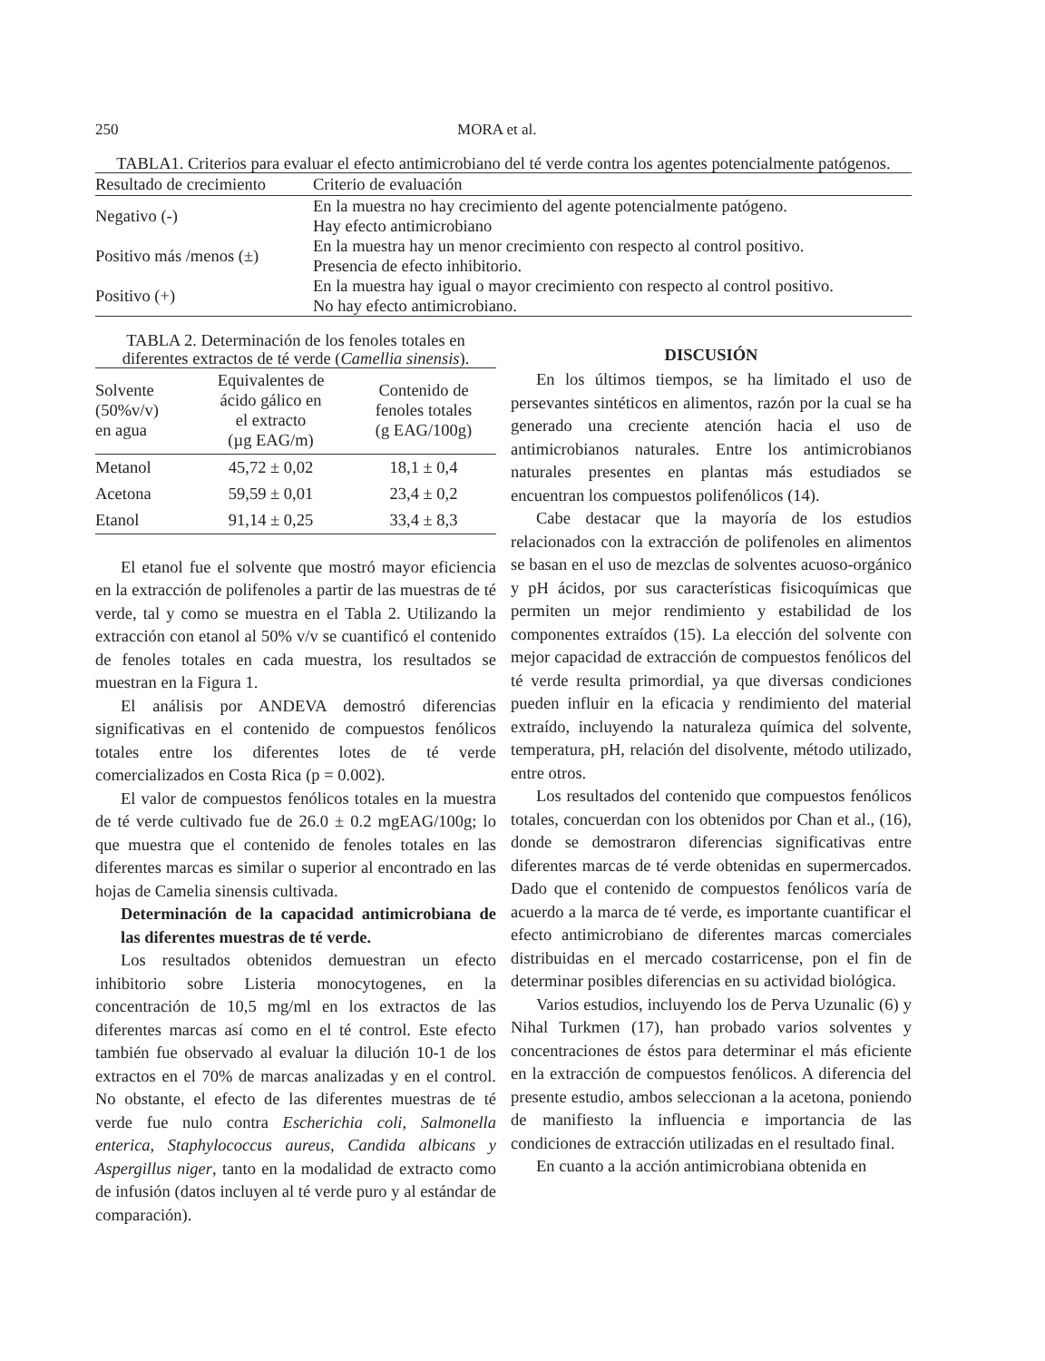250 MORA et al.
TABLA1. Criterios para evaluar el efecto antimicrobiano del té verde contra los agentes potencialmente patógenos.
| Resultado de crecimiento | Criterio de evaluación |
| --- | --- |
| Negativo (-) | En la muestra no hay crecimiento del agente potencialmente patógeno. Hay efecto antimicrobiano |
| Positivo más /menos (±) | En la muestra hay un menor crecimiento con respecto al control positivo. Presencia de efecto inhibitorio. |
| Positivo (+) | En la muestra hay igual o mayor crecimiento con respecto al control positivo. No hay efecto antimicrobiano. |
TABLA 2. Determinación de los fenoles totales en diferentes extractos de té verde (Camellia sinensis).
| Solvente (50%v/v) en agua | Equivalentes de ácido gálico en el extracto (µg EAG/m) | Contenido de fenoles totales (g EAG/100g) |
| --- | --- | --- |
| Metanol | 45,72 ± 0,02 | 18,1 ± 0,4 |
| Acetona | 59,59 ± 0,01 | 23,4 ± 0,2 |
| Etanol | 91,14 ± 0,25 | 33,4 ± 8,3 |
El etanol fue el solvente que mostró mayor eficiencia en la extracción de polifenoles a partir de las muestras de té verde, tal y como se muestra en el Tabla 2. Utilizando la extracción con etanol al 50% v/v se cuantificó el contenido de fenoles totales en cada muestra, los resultados se muestran en la Figura 1.
El análisis por ANDEVA demostró diferencias significativas en el contenido de compuestos fenólicos totales entre los diferentes lotes de té verde comercializados en Costa Rica (p = 0.002).
El valor de compuestos fenólicos totales en la muestra de té verde cultivado fue de 26.0 ± 0.2 mgEAG/100g; lo que muestra que el contenido de fenoles totales en las diferentes marcas es similar o superior al encontrado en las hojas de Camelia sinensis cultivada.
Determinación de la capacidad antimicrobiana de las diferentes muestras de té verde.
Los resultados obtenidos demuestran un efecto inhibitorio sobre Listeria monocytogenes, en la concentración de 10,5 mg/ml en los extractos de las diferentes marcas así como en el té control. Este efecto también fue observado al evaluar la dilución 10-1 de los extractos en el 70% de marcas analizadas y en el control. No obstante, el efecto de las diferentes muestras de té verde fue nulo contra Escherichia coli, Salmonella enterica, Staphylococcus aureus, Candida albicans y Aspergillus niger, tanto en la modalidad de extracto como de infusión (datos incluyen al té verde puro y al estándar de comparación).
DISCUSIÓN
En los últimos tiempos, se ha limitado el uso de persevantes sintéticos en alimentos, razón por la cual se ha generado una creciente atención hacia el uso de antimicrobianos naturales. Entre los antimicrobianos naturales presentes en plantas más estudiados se encuentran los compuestos polifenólicos (14).
Cabe destacar que la mayoría de los estudios relacionados con la extracción de polifenoles en alimentos se basan en el uso de mezclas de solventes acuoso-orgánico y pH ácidos, por sus características fisicoquímicas que permiten un mejor rendimiento y estabilidad de los componentes extraídos (15). La elección del solvente con mejor capacidad de extracción de compuestos fenólicos del té verde resulta primordial, ya que diversas condiciones pueden influir en la eficacia y rendimiento del material extraído, incluyendo la naturaleza química del solvente, temperatura, pH, relación del disolvente, método utilizado, entre otros.
Los resultados del contenido que compuestos fenólicos totales, concuerdan con los obtenidos por Chan et al., (16), donde se demostraron diferencias significativas entre diferentes marcas de té verde obtenidas en supermercados. Dado que el contenido de compuestos fenólicos varía de acuerdo a la marca de té verde, es importante cuantificar el efecto antimicrobiano de diferentes marcas comerciales distribuidas en el mercado costarricense, pon el fin de determinar posibles diferencias en su actividad biológica.
Varios estudios, incluyendo los de Perva Uzunalic (6) y Nihal Turkmen (17), han probado varios solventes y concentraciones de éstos para determinar el más eficiente en la extracción de compuestos fenólicos. A diferencia del presente estudio, ambos seleccionan a la acetona, poniendo de manifiesto la influencia e importancia de las condiciones de extracción utilizadas en el resultado final.
En cuanto a la acción antimicrobiana obtenida en